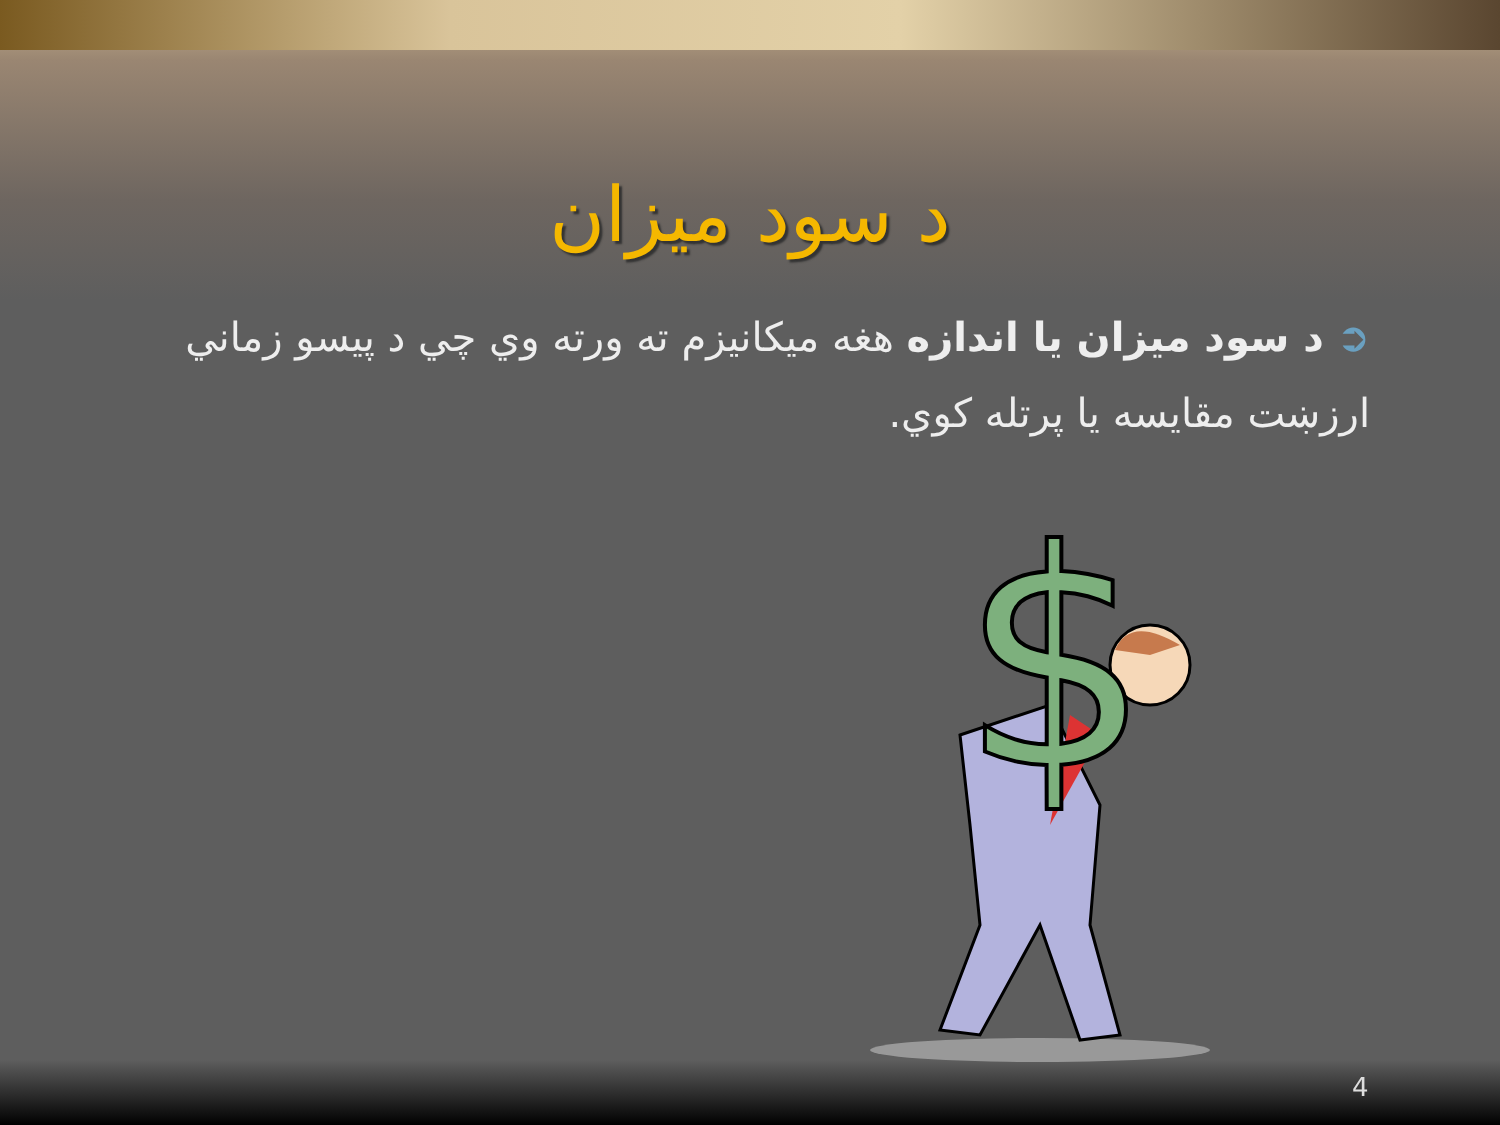د سود ميزان
➲ د سود ميزان يا اندازه هغه ميکانيزم ته ورته وي چي د پيسو زماني ارزښت مقايسه يا پرتله کوي.
$
4